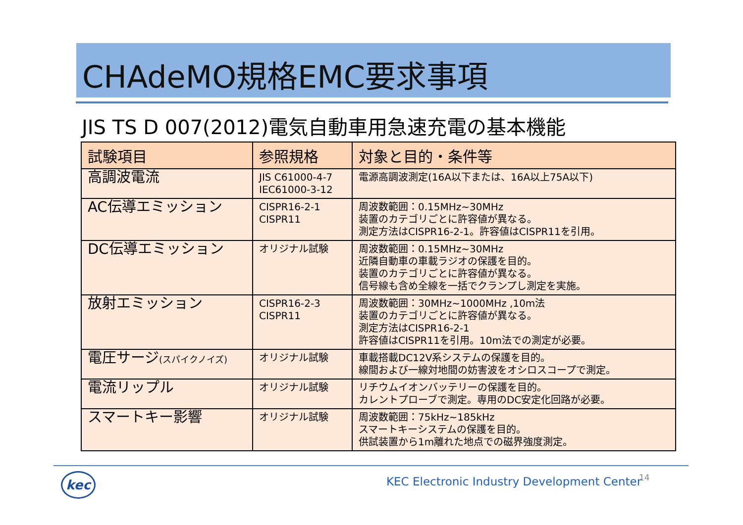CHAdeMO規格EMC要求事項
JIS TS D 007(2012)電気自動車用急速充電の基本機能
| 試験項目 | 参照規格 | 対象と目的・条件等 |
| --- | --- | --- |
| 高調波電流 | JIS C61000-4-7 IEC61000-3-12 | 電源高調波測定(16A以下または、16A以上75A以下) |
| AC伝導エミッション | CISPR16-2-1 CISPR11 | 周波数範囲：0.15MHz~30MHz 装置のカテゴリごとに許容値が異なる。 測定方法はCISPR16-2-1。許容値はCISPR11を引用。 |
| DC伝導エミッション | オリジナル試験 | 周波数範囲：0.15MHz~30MHz 近隣自動車の車載ラジオの保護を目的。 装置のカテゴリごとに許容値が異なる。 信号線も含め全線を一括でクランプし測定を実施。 |
| 放射エミッション | CISPR16-2-3 CISPR11 | 周波数範囲：30MHz~1000MHz ,10m法 装置のカテゴリごとに許容値が異なる。 測定方法はCISPR16-2-1 許容値はCISPR11を引用。10m法での測定が必要。 |
| 電圧サージ (スパイクノイズ) | オリジナル試験 | 車載搭載DC12V系システムの保護を目的。 線間および一線対地間の妨害波をオシロスコープで測定。 |
| 電流リップル | オリジナル試験 | リチウムイオンバッテリーの保護を目的。 カレントプローブで測定。専用のDC安定化回路が必要。 |
| スマートキー影響 | オリジナル試験 | 周波数範囲：75kHz~185kHz スマートキーシステムの保護を目的。 供試装置から1m離れた地点での磁界強度測定。 |
kec
KEC Electronic Industry Development Center
14